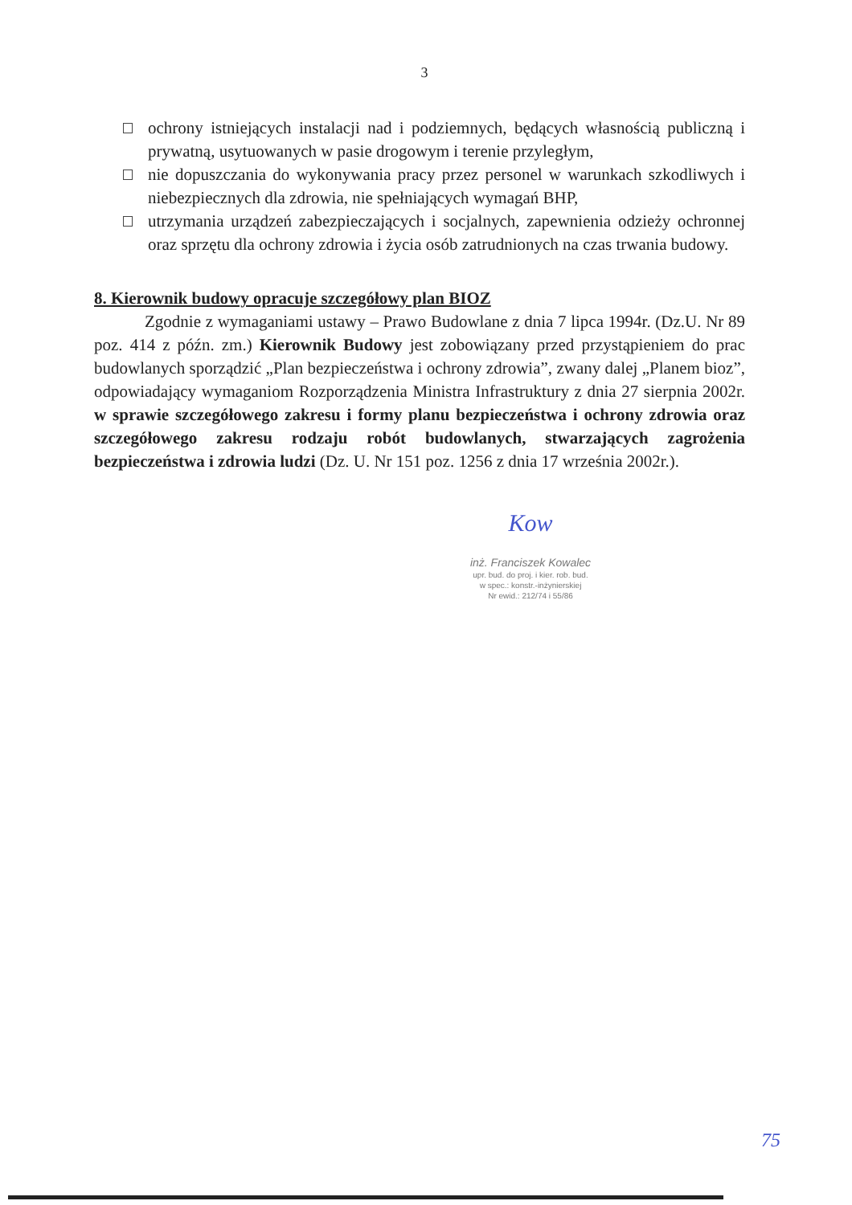3
ochrony istniejących instalacji nad i podziemnych, będących własnością publiczną i prywatną, usytuowanych w pasie drogowym i terenie przyległym,
nie dopuszczania do wykonywania pracy przez personel w warunkach szkodliwych i niebezpiecznych dla zdrowia, nie spełniających wymagań BHP,
utrzymania urządzeń zabezpieczających i socjalnych, zapewnienia odzieży ochronnej oraz sprzętu dla ochrony zdrowia i życia osób zatrudnionych na czas trwania budowy.
8. Kierownik budowy opracuje szczegółowy plan BIOZ
Zgodnie z wymaganiami ustawy – Prawo Budowlane z dnia 7 lipca 1994r. (Dz.U. Nr 89 poz. 414 z późn. zm.) Kierownik Budowy jest zobowiązany przed przystąpieniem do prac budowlanych sporządzić „Plan bezpieczeństwa i ochrony zdrowia”, zwany dalej „Planem bioz”, odpowiadający wymaganiom Rozporządzenia Ministra Infrastruktury z dnia 27 sierpnia 2002r. w sprawie szczegółowego zakresu i formy planu bezpieczeństwa i ochrony zdrowia oraz szczegółowego zakresu rodzaju robót budowlanych, stwarzających zagrożenia bezpieczeństwa i zdrowia ludzi (Dz. U. Nr 151 poz. 1256 z dnia 17 września 2002r.).
Kow
inż. Franciszek Kowalec
upr. bud. do proj. i kier. rob. bud.
w spec.: konstr.-inżynierskiej
Nr ewid.: 212/74 i 55/86
75